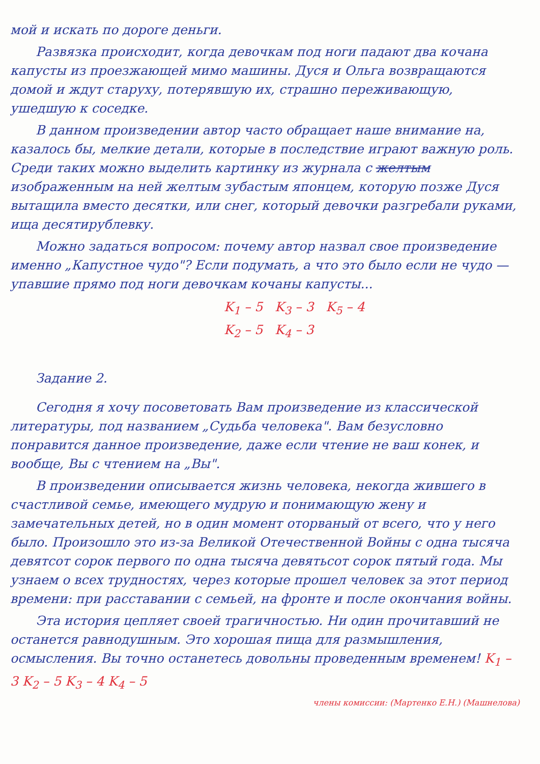мой и искать по дороге деньги.
Развязка происходит, когда девочкам под ноги падают два кочана капусты из проезжающей мимо машины. Дуся и Ольга возвращаются домой и ждут старуху, потерявшую их, страшно переживающую, ушедшую к соседке.
В данном произведении автор часто обращает наше внимание на, казалось бы, мелкие детали, которые в последствие играют важную роль. Среди таких можно выделить картинку из журнала с желтым изображенным на ней желтым зубастым японцем, которую позже Дуся вытащила вместо десятки, или снег, который девочки разгребали руками, ища десятирублевку.
Можно задаться вопросом: почему автор назвал свое произведение именно „Капустное чудо"? Если подумать, а что это было если не чудо — упавшие прямо под ноги девочкам кочаны капусты...
K<sub>1</sub> – 5 K<sub>3</sub> – 3 K<sub>5</sub> – 4
K<sub>2</sub> – 5 K<sub>4</sub> – 3
Задание 2.
Сегодня я хочу посоветовать Вам произведение из классической литературы, под названием „Судьба человека". Вам безусловно понравится данное произведение, даже если чтение не ваш конек, и вообще, Вы с чтением на „Вы".
В произведении описывается жизнь человека, некогда жившего в счастливой семье, имеющего мудрую и понимающую жену и замечательных детей, но в один момент оторваный от всего, что у него было. Произошло это из-за Великой Отечественной Войны с одна тысяча девятсот сорок первого по одна тысяча девятьсот сорок пятый года. Мы узнаем о всех трудностях, через которые прошел человек за этот период времени: при расставании с семьей, на фронте и после окончания войны.
Эта история цепляет своей трагичностью. Ни один прочитавший не останется равнодушным. Это хорошая пища для размышления, осмысления. Вы точно останетесь довольны проведенным временем! K<sub>1</sub> – 3 K<sub>2</sub> – 5 K<sub>3</sub> – 4 K<sub>4</sub> – 5
члены комиссии: (Мартенко Е.Н.) (Машнелова)